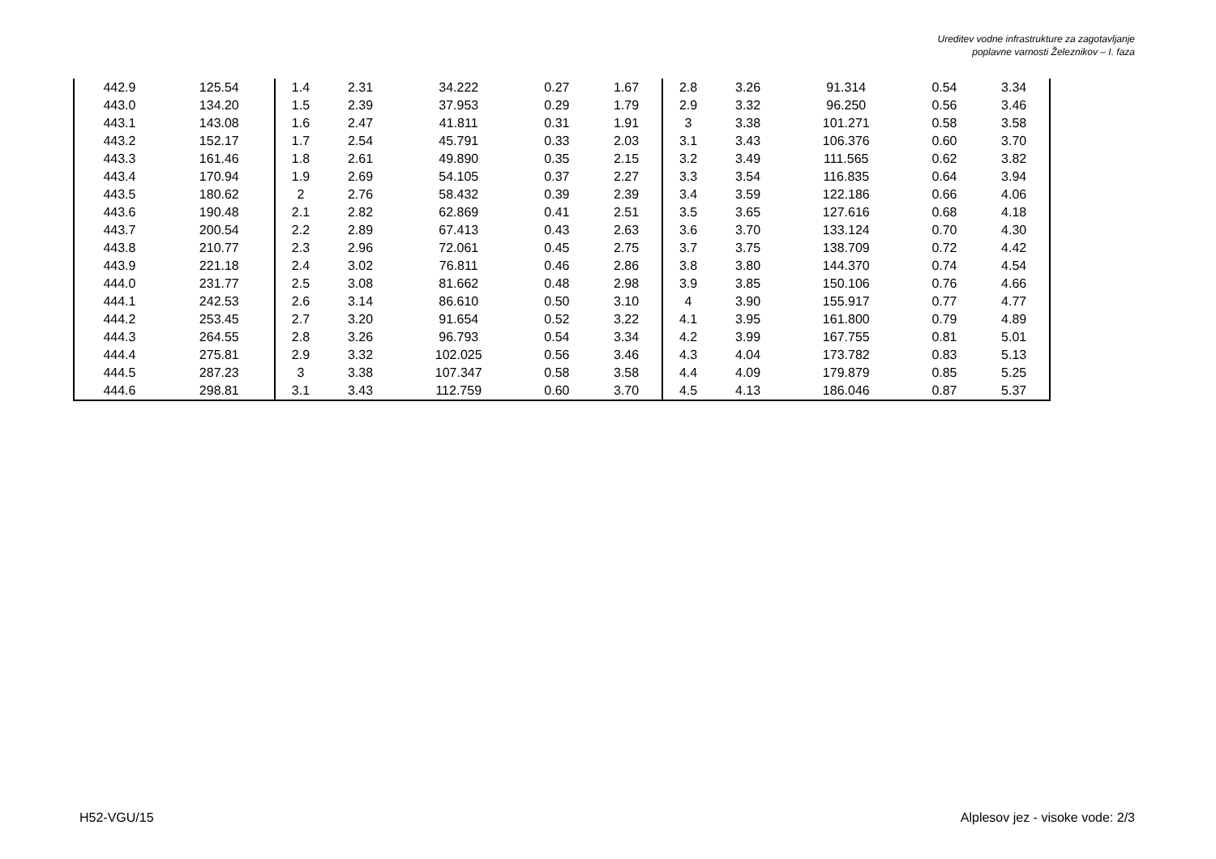Ureditev vodne infrastrukture za zagotavljanje
poplavne varnosti Železnikov – I. faza
| 442.9 | 125.54 | 1.4 | 2.31 | 34.222 | 0.27 | 1.67 | 2.8 | 3.26 | 91.314 | 0.54 | 3.34 |
| 443.0 | 134.20 | 1.5 | 2.39 | 37.953 | 0.29 | 1.79 | 2.9 | 3.32 | 96.250 | 0.56 | 3.46 |
| 443.1 | 143.08 | 1.6 | 2.47 | 41.811 | 0.31 | 1.91 | 3 | 3.38 | 101.271 | 0.58 | 3.58 |
| 443.2 | 152.17 | 1.7 | 2.54 | 45.791 | 0.33 | 2.03 | 3.1 | 3.43 | 106.376 | 0.60 | 3.70 |
| 443.3 | 161.46 | 1.8 | 2.61 | 49.890 | 0.35 | 2.15 | 3.2 | 3.49 | 111.565 | 0.62 | 3.82 |
| 443.4 | 170.94 | 1.9 | 2.69 | 54.105 | 0.37 | 2.27 | 3.3 | 3.54 | 116.835 | 0.64 | 3.94 |
| 443.5 | 180.62 | 2 | 2.76 | 58.432 | 0.39 | 2.39 | 3.4 | 3.59 | 122.186 | 0.66 | 4.06 |
| 443.6 | 190.48 | 2.1 | 2.82 | 62.869 | 0.41 | 2.51 | 3.5 | 3.65 | 127.616 | 0.68 | 4.18 |
| 443.7 | 200.54 | 2.2 | 2.89 | 67.413 | 0.43 | 2.63 | 3.6 | 3.70 | 133.124 | 0.70 | 4.30 |
| 443.8 | 210.77 | 2.3 | 2.96 | 72.061 | 0.45 | 2.75 | 3.7 | 3.75 | 138.709 | 0.72 | 4.42 |
| 443.9 | 221.18 | 2.4 | 3.02 | 76.811 | 0.46 | 2.86 | 3.8 | 3.80 | 144.370 | 0.74 | 4.54 |
| 444.0 | 231.77 | 2.5 | 3.08 | 81.662 | 0.48 | 2.98 | 3.9 | 3.85 | 150.106 | 0.76 | 4.66 |
| 444.1 | 242.53 | 2.6 | 3.14 | 86.610 | 0.50 | 3.10 | 4 | 3.90 | 155.917 | 0.77 | 4.77 |
| 444.2 | 253.45 | 2.7 | 3.20 | 91.654 | 0.52 | 3.22 | 4.1 | 3.95 | 161.800 | 0.79 | 4.89 |
| 444.3 | 264.55 | 2.8 | 3.26 | 96.793 | 0.54 | 3.34 | 4.2 | 3.99 | 167.755 | 0.81 | 5.01 |
| 444.4 | 275.81 | 2.9 | 3.32 | 102.025 | 0.56 | 3.46 | 4.3 | 4.04 | 173.782 | 0.83 | 5.13 |
| 444.5 | 287.23 | 3 | 3.38 | 107.347 | 0.58 | 3.58 | 4.4 | 4.09 | 179.879 | 0.85 | 5.25 |
| 444.6 | 298.81 | 3.1 | 3.43 | 112.759 | 0.60 | 3.70 | 4.5 | 4.13 | 186.046 | 0.87 | 5.37 |
H52-VGU/15
Alplesov jez - visoke vode: 2/3